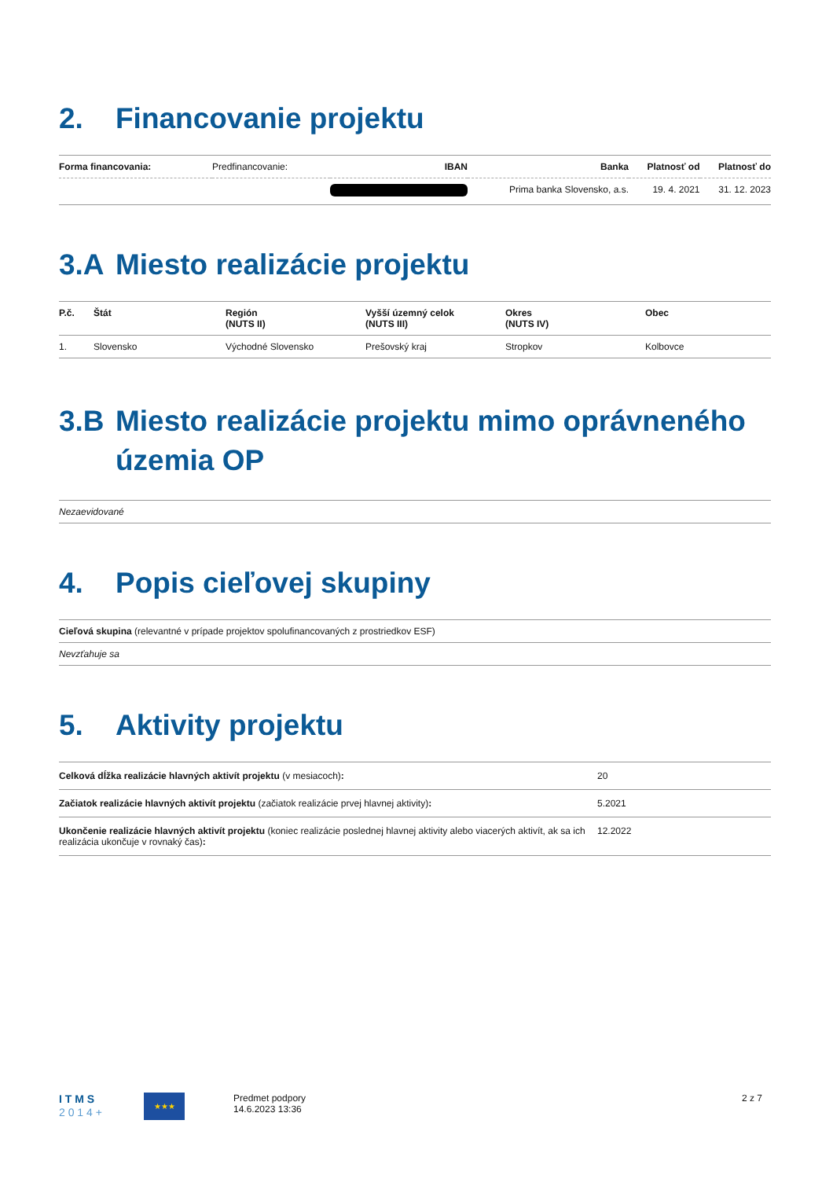2. Financovanie projektu
| Forma financovania: | Predfinancovanie: | IBAN | Banka | Platnosť od | Platnosť do |
| | | | Prima banka Slovensko, a.s. | 19. 4. 2021 | 31. 12. 2023 |
3.A Miesto realizácie projektu
| P.č. | Štát | Región (NUTS II) | Vyšší územný celok (NUTS III) | Okres (NUTS IV) | Obec |
| --- | --- | --- | --- | --- | --- |
| 1. | Slovensko | Východné Slovensko | Prešovský kraj | Stropkov | Kolbovce |
3.B Miesto realizácie projektu mimo oprávneného územia OP
Nezaevidované
4. Popis cieľovej skupiny
Cieľová skupina (relevantné v prípade projektov spolufinancovaných z prostriedkov ESF)
Nevzťahuje sa
5. Aktivity projektu
| Celková dĺžka realizácie hlavných aktivít projektu (v mesiacoch) : | 20 |
| Začiatok realizácie hlavných aktivít projektu (začiatok realizácie prvej hlavnej aktivity) : | 5.2021 |
| Ukončenie realizácie hlavných aktivít projektu (koniec realizácie poslednej hlavnej aktivity alebo viacerých aktivít, ak sa ich realizácia ukončuje v rovnaký čas) : | 12.2022 |
I T M S
2 0 1 4 +
★★★
Predmet podpory
14.6.2023 13:36
2 z 7